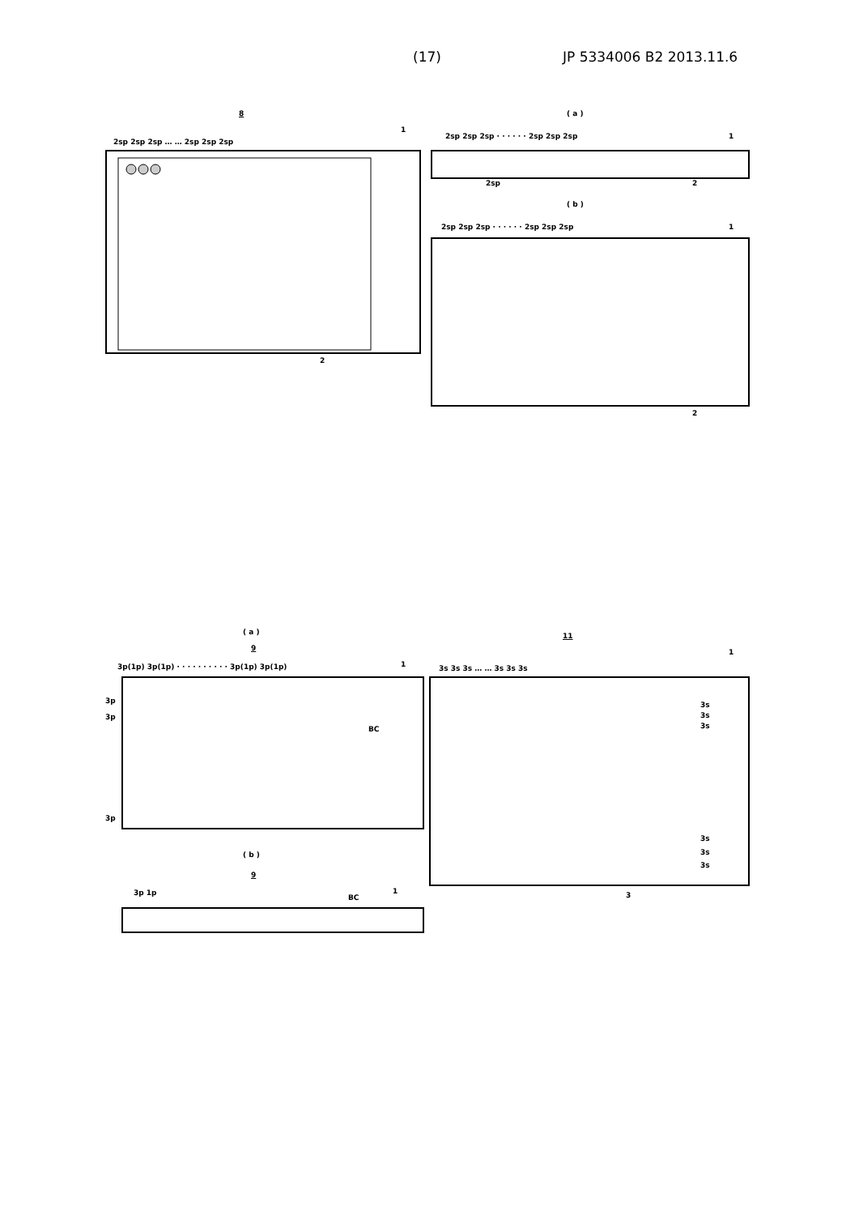(17) JP 5334006 B2 2013.11.6
8
2sp 2sp 2sp … … 2sp 2sp 2sp
1
2sp
2
( a )
2sp 2sp 2sp · · · · · · 2sp 2sp 2sp
1
2
( b )
2sp 2sp 2sp · · · · · · 2sp 2sp 2sp
1
2
( a )
9
3p(1p) 3p(1p) · · · · · · · · · · 3p(1p) 3p(1p)
1
3p
3p
BC
3p
( b )
9
3p 1p
BC
1
11
1
3s 3s 3s … … 3s 3s 3s
3s
3s
3s
3s
3s
3s
3